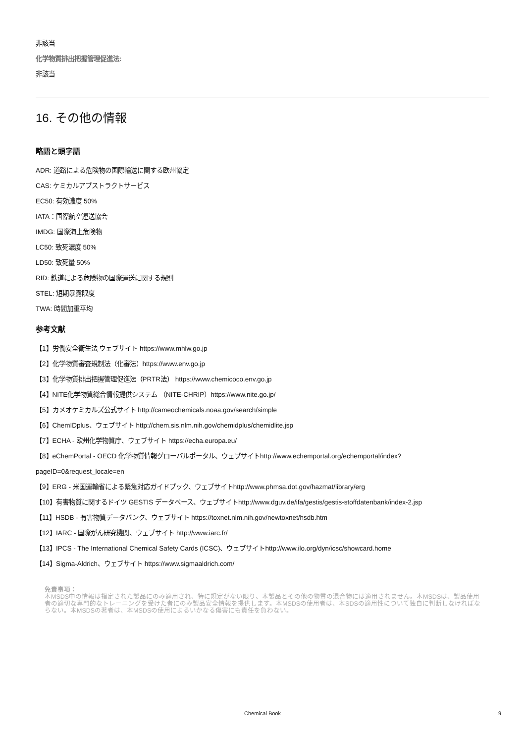非該当
化学物質排出把握管理促進法:
非該当
16. その他の情報
略語と頭字語
ADR: 道路による危険物の国際輸送に関する欧州協定
CAS: ケミカルアブストラクトサービス
EC50: 有効濃度 50%
IATA：国際航空運送協会
IMDG: 国際海上危険物
LC50: 致死濃度 50%
LD50: 致死量 50%
RID: 鉄道による危険物の国際運送に関する規則
STEL: 短期暴露限度
TWA: 時間加重平均
参考文献
【1】労働安全衛生法 ウェブサイト https://www.mhlw.go.jp
【2】化学物質審査規制法（化審法）https://www.env.go.jp
【3】化学物質排出把握管理促進法（PRTR法） https://www.chemicoco.env.go.jp
【4】NITE化学物質総合情報提供システム （NITE-CHRIP）https://www.nite.go.jp/
【5】カメオケミカルズ公式サイト http://cameochemicals.noaa.gov/search/simple
【6】ChemIDplus、ウェブサイト http://chem.sis.nlm.nih.gov/chemidplus/chemidlite.jsp
【7】ECHA - 欧州化学物質庁、ウェブサイト https://echa.europa.eu/
【8】eChemPortal - OECD 化学物質情報グローバルポータル、ウェブサイトhttp://www.echemportal.org/echemportal/index?pageID=0&request_locale=en
【9】ERG - 米国運輸省による緊急対応ガイドブック、ウェブサイトhttp://www.phmsa.dot.gov/hazmat/library/erg
【10】有害物質に関するドイツ GESTIS データベース、ウェブサイトhttp://www.dguv.de/ifa/gestis/gestis-stoffdatenbank/index-2.jsp
【11】HSDB - 有害物質データバンク、ウェブサイト https://toxnet.nlm.nih.gov/newtoxnet/hsdb.htm
【12】IARC - 国際がん研究機関、ウェブサイト http://www.iarc.fr/
【13】IPCS - The International Chemical Safety Cards (ICSC)、ウェブサイトhttp://www.ilo.org/dyn/icsc/showcard.home
【14】Sigma-Aldrich、ウェブサイト https://www.sigmaaldrich.com/
免責事項：
本MSDS中の情報は指定された製品にのみ適用され、特に規定がない限り、本製品とその他の物質の混合物には適用されません。本MSDSは、製品使用者の適切な専門的なトレーニングを受けた者にのみ製品安全情報を提供します。本MSDSの使用者は、本SDSの適用性について独自に判断しなければならない。本MSDSの著者は、本MSDSの使用によるいかなる傷害にも責任を負わない。
Chemical Book
9